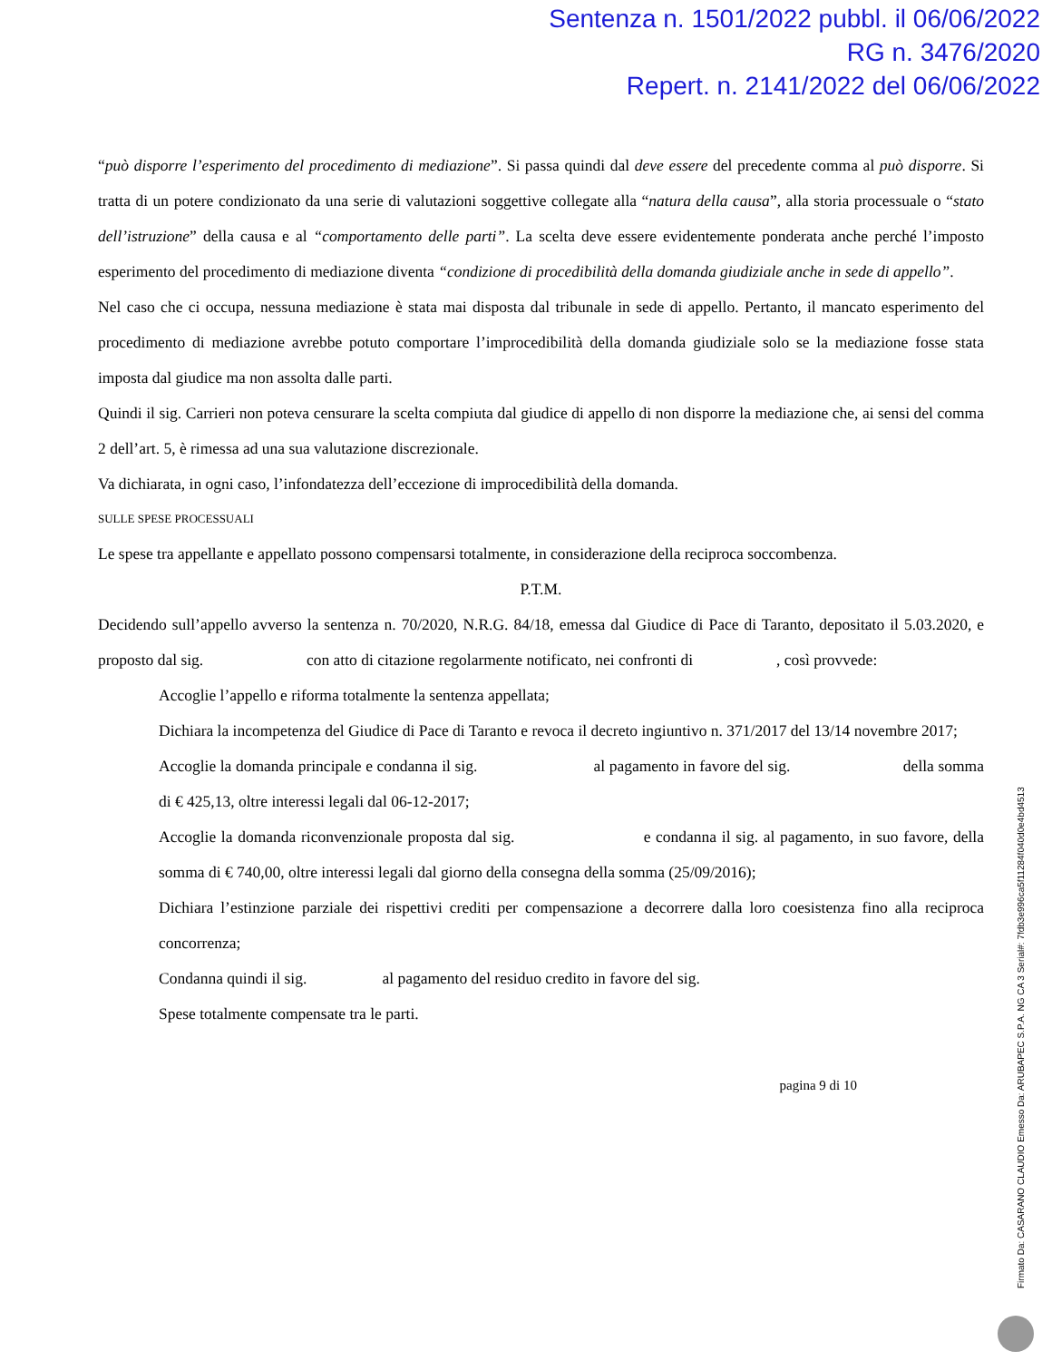Sentenza n. 1501/2022 pubbl. il 06/06/2022
RG n. 3476/2020
Repert. n. 2141/2022 del 06/06/2022
“può disporre l’esperimento del procedimento di mediazione”. Si passa quindi dal deve essere del precedente comma al può disporre. Si tratta di un potere condizionato da una serie di valutazioni soggettive collegate alla “natura della causa”, alla storia processuale o “stato dell’istruzione” della causa e al “comportamento delle parti”. La scelta deve essere evidentemente ponderata anche perché l’imposto esperimento del procedimento di mediazione diventa “condizione di procedibilità della domanda giudiziale anche in sede di appello”.
Nel caso che ci occupa, nessuna mediazione è stata mai disposta dal tribunale in sede di appello. Pertanto, il mancato esperimento del procedimento di mediazione avrebbe potuto comportare l’improcedibilità della domanda giudiziale solo se la mediazione fosse stata imposta dal giudice ma non assolta dalle parti.
Quindi il sig. Carrieri non poteva censurare la scelta compiuta dal giudice di appello di non disporre la mediazione che, ai sensi del comma 2 dell’art. 5, è rimessa ad una sua valutazione discrezionale.
Va dichiarata, in ogni caso, l’infondatezza dell’eccezione di improcedibilità della domanda.
SULLE SPESE PROCESSUALI
Le spese tra appellante e appellato possono compensarsi totalmente, in considerazione della reciproca soccombenza.
P.T.M.
Decidendo sull’appello avverso la sentenza n. 70/2020, N.R.G. 84/18, emessa dal Giudice di Pace di Taranto, depositato il 5.03.2020, e proposto dal sig. con atto di citazione regolarmente notificato, nei confronti di , così provvede:
Accoglie l’appello e riforma totalmente la sentenza appellata;
Dichiara la incompetenza del Giudice di Pace di Taranto e revoca il decreto ingiuntivo n. 371/2017 del 13/14 novembre 2017;
Accoglie la domanda principale e condanna il sig. al pagamento in favore del sig. della somma di € 425,13, oltre interessi legali dal 06-12-2017;
Accoglie la domanda riconvenzionale proposta dal sig. e condanna il sig. al pagamento, in suo favore, della somma di € 740,00, oltre interessi legali dal giorno della consegna della somma (25/09/2016);
Dichiara l’estinzione parziale dei rispettivi crediti per compensazione a decorrere dalla loro coesistenza fino alla reciproca concorrenza;
Condanna quindi il sig. al pagamento del residuo credito in favore del sig.
Spese totalmente compensate tra le parti.
pagina 9 di 10
Firmato Da: CASARANO CLAUDIO Emesso Da: ARUBAPEC S.P.A. NG CA 3 Serial#: 7fdb3e996ca5f11284f040d0e4bd4513